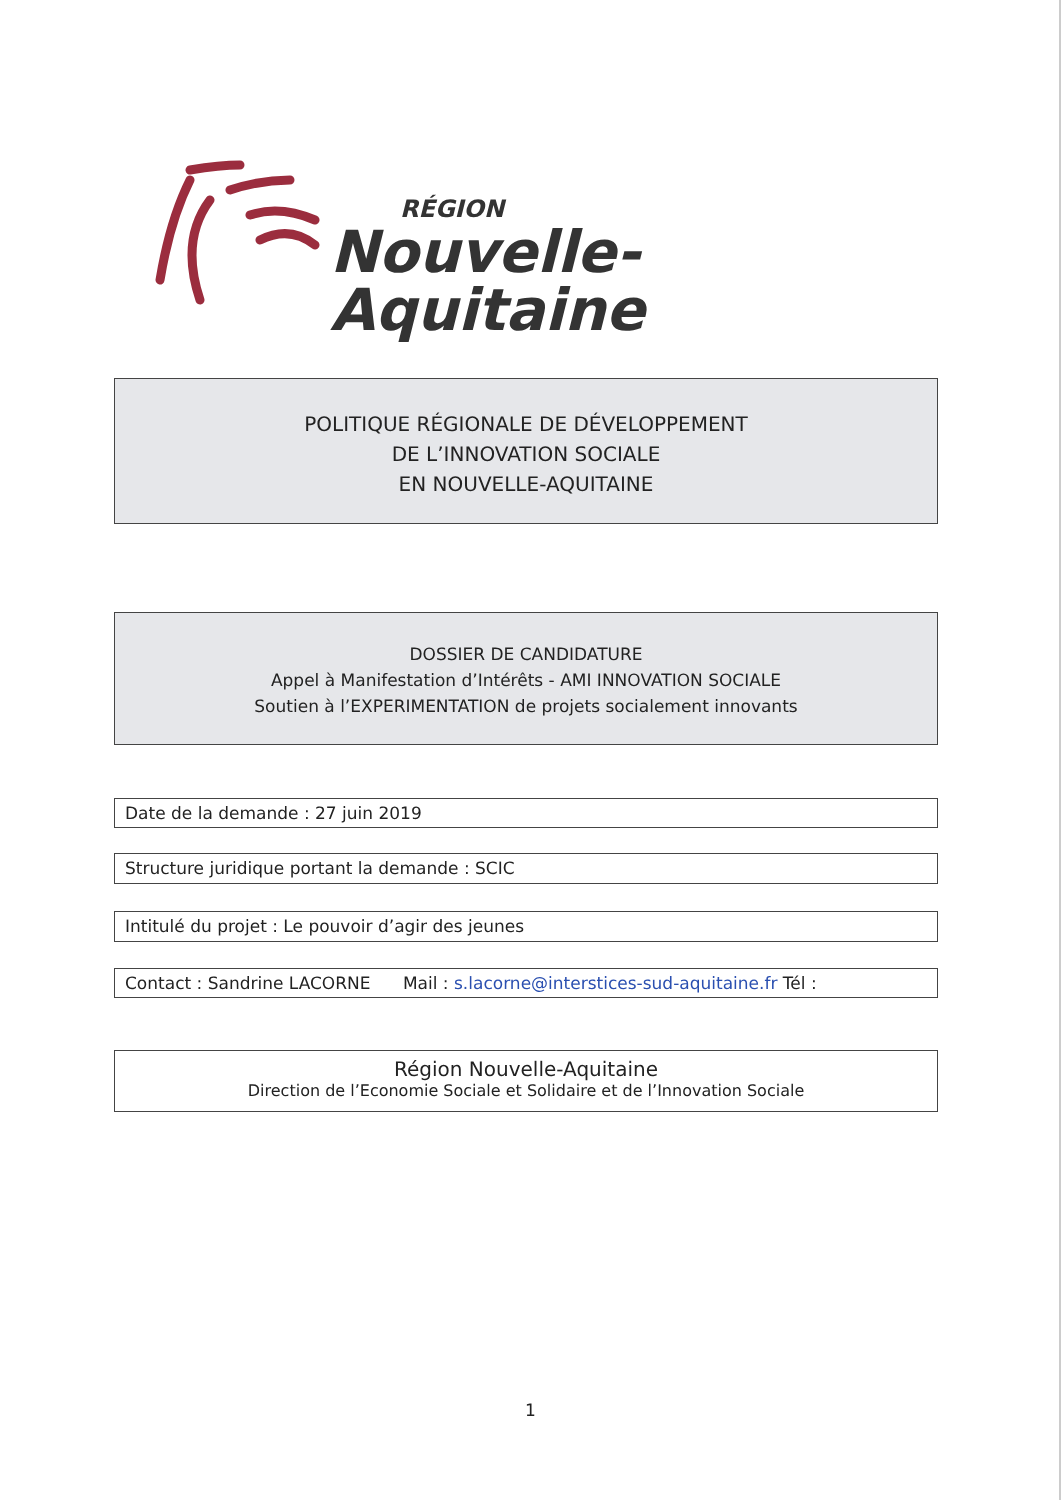RÉGION
Nouvelle-Aquitaine
POLITIQUE RÉGIONALE DE DÉVELOPPEMENT
DE L’INNOVATION SOCIALE
EN NOUVELLE-AQUITAINE
DOSSIER DE CANDIDATURE
Appel à Manifestation d’Intérêts - AMI INNOVATION SOCIALE
Soutien à l’EXPERIMENTATION de projets socialement innovants
Date de la demande : 27 juin 2019
Structure juridique portant la demande : SCIC
Intitulé du projet : Le pouvoir d’agir des jeunes
Contact : Sandrine LACORNE Mail : s.lacorne@interstices-sud-aquitaine.fr Tél :
Région Nouvelle-Aquitaine
Direction de l’Economie Sociale et Solidaire et de l’Innovation Sociale
1